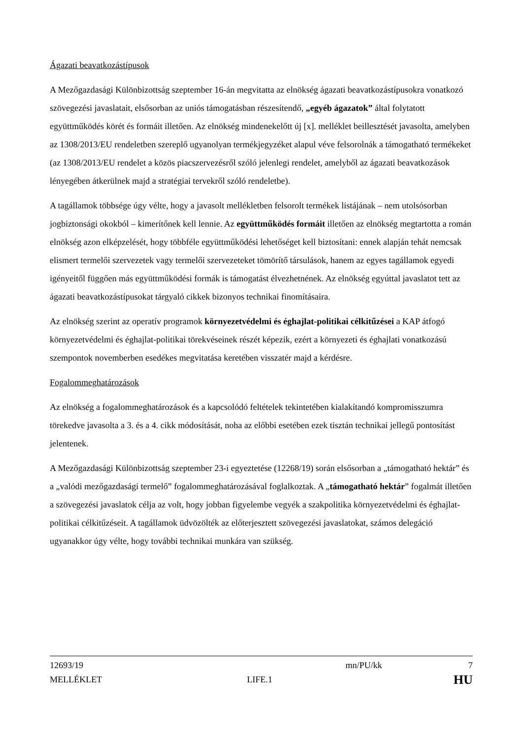Ágazati beavatkozástípusok
A Mezőgazdasági Különbizottság szeptember 16-án megvitatta az elnökség ágazati beavatkozástípusokra vonatkozó szövegezési javaslatait, elsősorban az uniós támogatásban részesítendő, „egyéb ágazatok” által folytatott együttműködés körét és formáit illetően. Az elnökség mindenekelőtt új [x]. melléklet beillesztését javasolta, amelyben az 1308/2013/EU rendeletben szereplő ugyanolyan termékjegyzéket alapul véve felsorolnák a támogatható termékeket (az 1308/2013/EU rendelet a közös piacszervezésről szóló jelenlegi rendelet, amelyből az ágazati beavatkozások lényegében átkerülnek majd a stratégiai tervekről szóló rendeletbe).
A tagállamok többsége úgy vélte, hogy a javasolt mellékletben felsorolt termékek listájának – nem utolsósorban jogbiztonsági okokból – kimerítőnek kell lennie. Az együttműködés formáit illetően az elnökség megtartotta a román elnökség azon elképzelését, hogy többféle együttműködési lehetőséget kell biztosítani: ennek alapján tehát nemcsak elismert termelői szervezetek vagy termelői szervezeteket tömörítő társulások, hanem az egyes tagállamok egyedi igényeitől függően más együttműködési formák is támogatást élvezhetnének. Az elnökség egyúttal javaslatot tett az ágazati beavatkozástípusokat tárgyaló cikkek bizonyos technikai finomításaira.
Az elnökség szerint az operatív programok környezetvédelmi és éghajlat-politikai célkitűzései a KAP átfogó környezetvédelmi és éghajlat-politikai törekvéseinek részét képezik, ezért a környezeti és éghajlati vonatkozású szempontok novemberben esedékes megvitatása keretében visszatér majd a kérdésre.
Fogalommeghatározások
Az elnökség a fogalommeghatározások és a kapcsolódó feltételek tekintetében kialakítandó kompromisszumra törekedve javasolta a 3. és a 4. cikk módosítását, noha az előbbi esetében ezek tisztán technikai jellegű pontosítást jelentenek.
A Mezőgazdasági Különbizottság szeptember 23-i egyeztetése (12268/19) során elsősorban a „támogatható hektár” és a „valódi mezőgazdasági termelő” fogalommeghatározásával foglalkoztak. A „támogatható hektár” fogalmát illetően a szövegezési javaslatok célja az volt, hogy jobban figyelembe vegyék a szakpolitika környezetvédelmi és éghajlat-politikai célkitűzéseit. A tagállamok üdvözölték az előterjesztett szövegezési javaslatokat, számos delegáció ugyanakkor úgy vélte, hogy további technikai munkára van szükség.
12693/19 mn/PU/kk 7
MELLÉKLET LIFE.1 HU